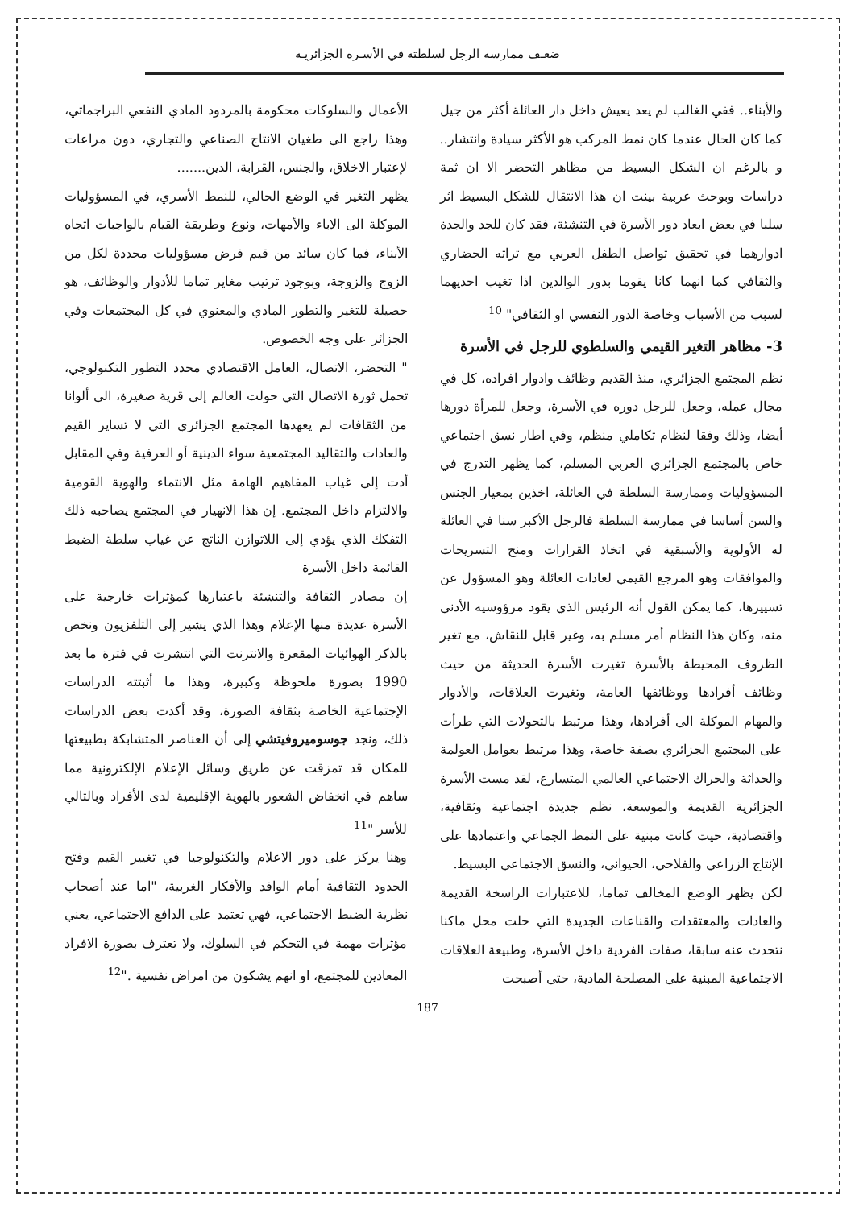ضعـف ممارسة الرجل لسلطته في الأسـرة الجزائريـة
والأبناء.. ففي الغالب لم يعد يعيش داخل دار العائلة أكثر من جيل كما كان الحال عندما كان نمط المركب هو الأكثر سيادة وانتشار.. و بالرغم ان الشكل البسيط من مظاهر التحضر الا ان ثمة دراسات وبوحث عربية بينت ان هذا الانتقال للشكل البسيط اثر سلبا في بعض ابعاد دور الأسرة في التنشئة، فقد كان للجد والجدة ادوارهما في تحقيق تواصل الطفل العربي مع تراثه الحضاري والثقافي كما انهما كانا يقوما بدور الوالدين اذا تغيب احديهما لسبب من الأسباب وخاصة الدور النفسي او الثقافي" <sup>10</sup>
3- مظاهر التغير القيمي والسلطوي للرجل في الأسرة
نظم المجتمع الجزائري، منذ القديم وظائف وادوار افراده، كل في مجال عمله، وجعل للرجل دوره في الأسرة، وجعل للمرأة دورها أيضا، وذلك وفقا لنظام تكاملي منظم، وفي اطار نسق اجتماعي خاص بالمجتمع الجزائري العربي المسلم، كما يظهر التدرج في المسؤوليات وممارسة السلطة في العائلة، اخذين بمعيار الجنس والسن أساسا في ممارسة السلطة فالرجل الأكبر سنا في العائلة له الأولوية والأسبقية في اتخاذ القرارات ومنح التسريحات والموافقات وهو المرجع القيمي لعادات العائلة وهو المسؤول عن تسييرها، كما يمكن القول أنه الرئيس الذي يقود مرؤوسيه الأدنى منه، وكان هذا النظام أمر مسلم به، وغير قابل للنقاش، مع تغير الظروف المحيطة بالأسرة تغيرت الأسرة الحديثة من حيث وظائف أفرادها ووظائفها العامة، وتغيرت العلاقات، والأدوار والمهام الموكلة الى أفرادها، وهذا مرتبط بالتحولات التي طرأت على المجتمع الجزائري بصفة خاصة، وهذا مرتبط بعوامل العولمة والحداثة والحراك الاجتماعي العالمي المتسارع، لقد مست الأسرة الجزائرية القديمة والموسعة، نظم جديدة اجتماعية وثقافية، واقتصادية، حيث كانت مبنية على النمط الجماعي واعتمادها على الإنتاج الزراعي والفلاحي، الحيواني، والنسق الاجتماعي البسيط.
لكن يظهر الوضع المخالف تماما، للاعتبارات الراسخة القديمة والعادات والمعتقدات والقناعات الجديدة التي حلت محل ماكنا نتحدث عنه سابقا، صفات الفردية داخل الأسرة، وطبيعة العلاقات الاجتماعية المبنية على المصلحة المادية، حتى أصبحت
الأعمال والسلوكات محكومة بالمردود المادي النفعي البراجماتي، وهذا راجع الى طغيان الانتاج الصناعي والتجاري، دون مراعات لإعتبار الاخلاق، والجنس، القرابة، الدين.......
يظهر التغير في الوضع الحالي، للنمط الأسري، في المسؤوليات الموكلة الى الاباء والأمهات، ونوع وطريقة القيام بالواجبات اتجاه الأبناء، فما كان سائد من قيم فرض مسؤوليات محددة لكل من الزوج والزوجة، وبوجود ترتيب مغاير تماما للأدوار والوظائف، هو حصيلة للتغير والتطور المادي والمعنوي في كل المجتمعات وفي الجزائر على وجه الخصوص.
" التحضر، الاتصال، العامل الاقتصادي محدد التطور التكنولوجي، تحمل ثورة الاتصال التي حولت العالم إلى قرية صغيرة، الى ألوانا من الثقافات لم يعهدها المجتمع الجزائري التي لا تساير القيم والعادات والتقاليد المجتمعية سواء الدينية أو العرفية وفي المقابل أدت إلى غياب المفاهيم الهامة مثل الانتماء والهوية القومية والالتزام داخل المجتمع. إن هذا الانهيار في المجتمع يصاحبه ذلك التفكك الذي يؤدي إلى اللاتوازن الناتج عن غياب سلطة الضبط القائمة داخل الأسرة
إن مصادر الثقافة والتنشئة باعتبارها كمؤثرات خارجية على الأسرة عديدة منها الإعلام وهذا الذي يشير إلى التلفزيون ونخص بالذكر الهوائيات المقعرة والانترنت التي انتشرت في فترة ما بعد 1990 بصورة ملحوظة وكبيرة، وهذا ما أثبتته الدراسات الإجتماعية الخاصة بثقافة الصورة، وقد أكدت بعض الدراسات ذلك، ونجد جوسوميروفيتشي إلى أن العناصر المتشابكة بطبيعتها للمكان قد تمزقت عن طريق وسائل الإعلام الإلكترونية مما ساهم في انخفاض الشعور بالهوية الإقليمية لدى الأفراد وبالتالي للأسر "<sup>11</sup>
وهنا يركز على دور الاعلام والتكنولوجيا في تغيير القيم وفتح الحدود الثقافية أمام الوافد والأفكار الغربية، "اما عند أصحاب نظرية الضبط الاجتماعي، فهي تعتمد على الدافع الاجتماعي، يعني مؤثرات مهمة في التحكم في السلوك، ولا تعترف بصورة الافراد المعادين للمجتمع، او انهم يشكون من امراض نفسية ."<sup>12</sup>
187